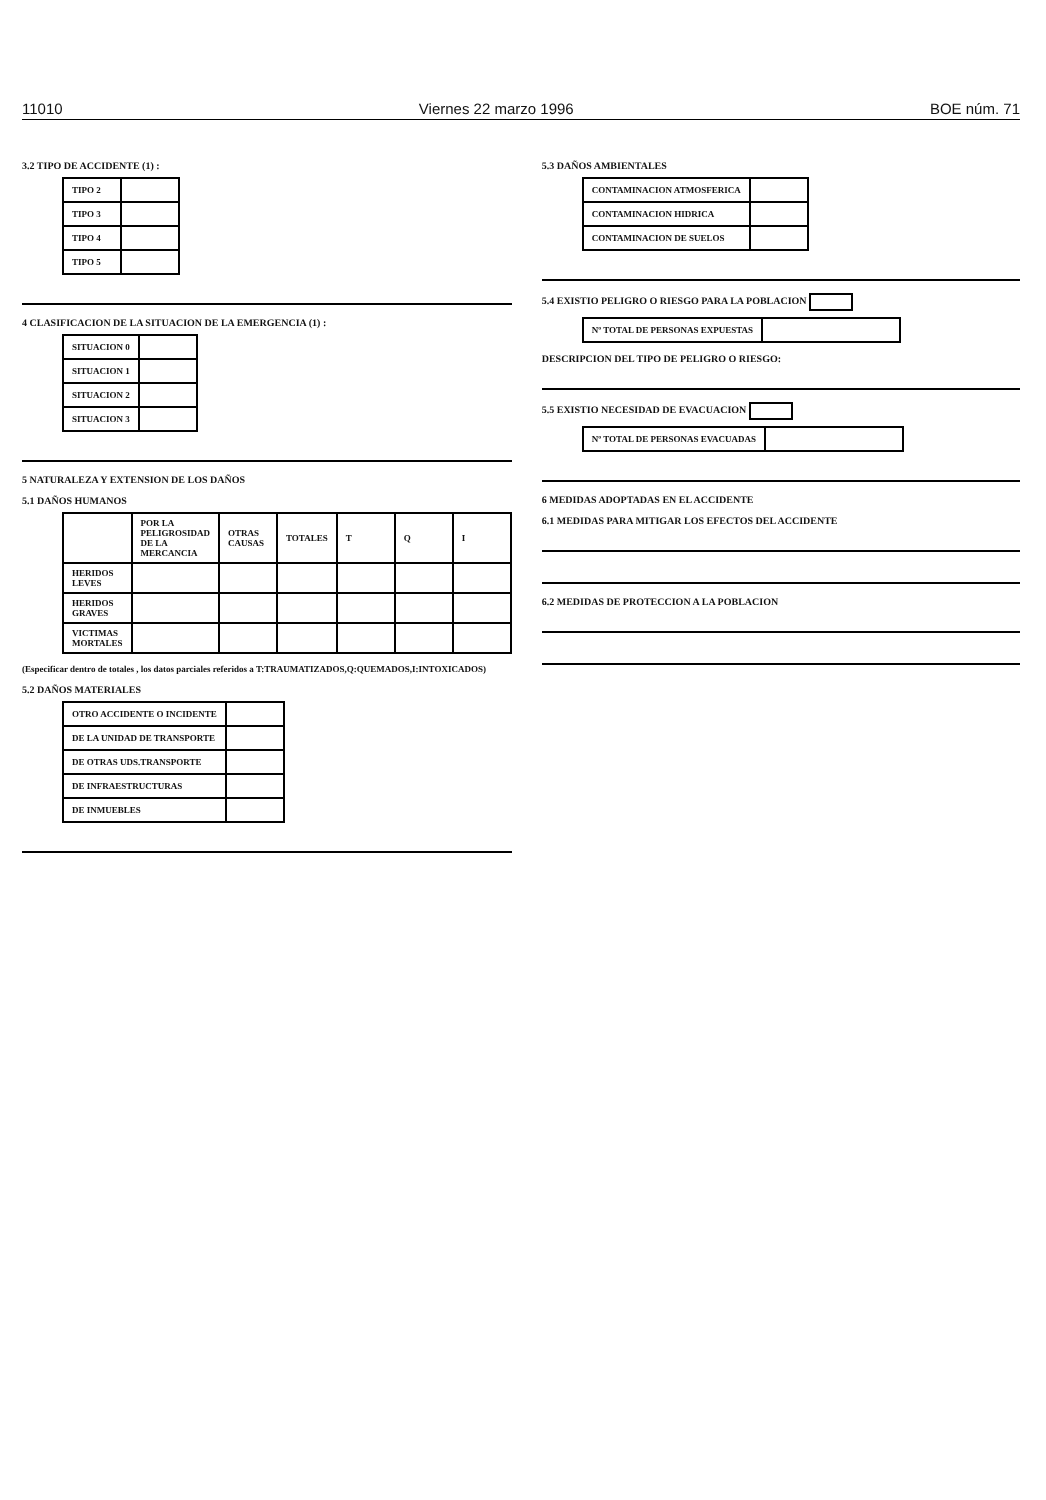11010 Viernes 22 marzo 1996 BOE núm. 71
3.2 TIPO DE ACCIDENTE (1) :
| TIPO 2 | |
| TIPO 3 | |
| TIPO 4 | |
| TIPO 5 | |
4 CLASIFICACION DE LA SITUACION DE LA EMERGENCIA (1) :
| SITUACION 0 | |
| SITUACION 1 | |
| SITUACION 2 | |
| SITUACION 3 | |
5 NATURALEZA Y EXTENSION DE LOS DAÑOS
5.1 DAÑOS HUMANOS
| | POR LA PELIGROSIDAD DE LA MERCANCIA | OTRAS CAUSAS | TOTALES | T | Q | I |
| --- | --- | --- | --- | --- | --- | --- |
| HERIDOS LEVES | | | | | | |
| HERIDOS GRAVES | | | | | | |
| VICTIMAS MORTALES | | | | | | |
(Especificar dentro de totales , los datos parciales referidos a T:TRAUMATIZADOS,Q:QUEMADOS,I:INTOXICADOS)
5.2 DAÑOS MATERIALES
| OTRO ACCIDENTE O INCIDENTE | |
| DE LA UNIDAD DE TRANSPORTE | |
| DE OTRAS UDS.TRANSPORTE | |
| DE INFRAESTRUCTURAS | |
| DE INMUEBLES | |
5.3 DAÑOS AMBIENTALES
| CONTAMINACION ATMOSFERICA | |
| CONTAMINACION HIDRICA | |
| CONTAMINACION DE SUELOS | |
5.4 EXISTIO PELIGRO O RIESGO PARA LA POBLACION
| Nº TOTAL DE PERSONAS EXPUESTAS | |
DESCRIPCION DEL TIPO DE PELIGRO O RIESGO:
5.5 EXISTIO NECESIDAD DE EVACUACION
| Nº TOTAL DE PERSONAS EVACUADAS | |
6 MEDIDAS ADOPTADAS EN EL ACCIDENTE
6.1 MEDIDAS PARA MITIGAR LOS EFECTOS DEL ACCIDENTE
6.2 MEDIDAS DE PROTECCION A LA POBLACION